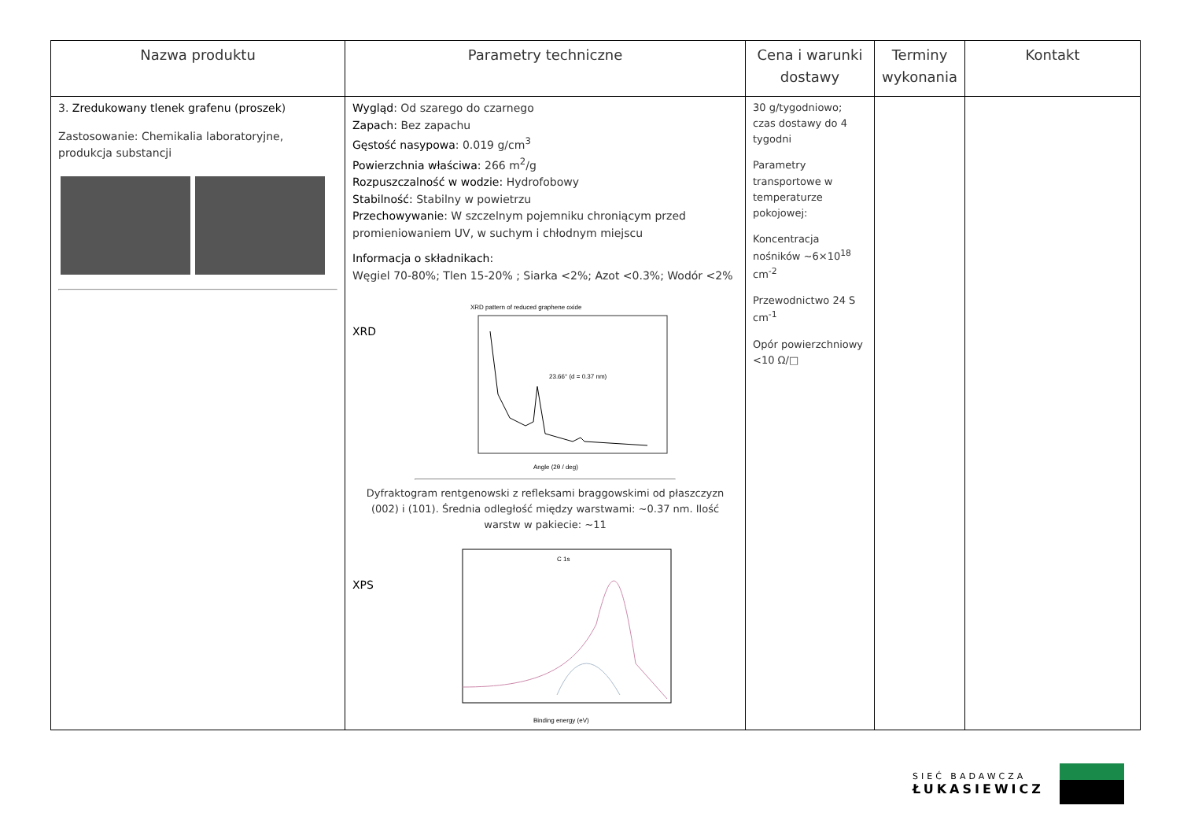| Nazwa produktu | Parametry techniczne | Cena i warunki dostawy | Terminy wykonania | Kontakt |
| --- | --- | --- | --- | --- |
| 3. Zredukowany tlenek grafenu (proszek ) Zastosowanie: Chemikalia laboratoryjne, produkcja substancji | Wygląd : Od szarego do czarnego Zapach: Bez zapachu Gęstość nasypowa : 0.019 g/cm<sup>3</sup> Powierzchnia właściwa: 266 m<sup>2</sup>/g Rozpuszczalność w wodzie: Hydrofobowy Stabilność: Stabilny w powietrzu Przechowywanie : W szczelnym pojemniku chroniącym przed promieniowaniem UV, w suchym i chłodnym miejscu Informacja o składnikach: Węgiel 70-80%; Tlen 15-20% ; Siarka <2%; Azot <0.3%; Wodór <2% XRD XRD pattern of reduced graphene oxide 23.66° (d = 0.37 nm) Angle (2θ / deg) Dyfraktogram rentgenowski z refleksami braggowskimi od płaszczyzn (002) i (101). Średnia odległość między warstwami: ~0.37 nm. Ilość warstw w pakiecie: ~11 XPS C 1s Binding energy (eV) | 30 g/tygodniowo; czas dostawy do 4 tygodni Parametry transportowe w temperaturze pokojowej: Koncentracja nośników ~6×10<sup>18</sup> cm<sup>-2</sup> Przewodnictwo 24 S cm<sup>-1</sup> Opór powierzchniowy <10 Ω/□ | | |
SIEĆ BADAWCZA
ŁUKASIEWICZ